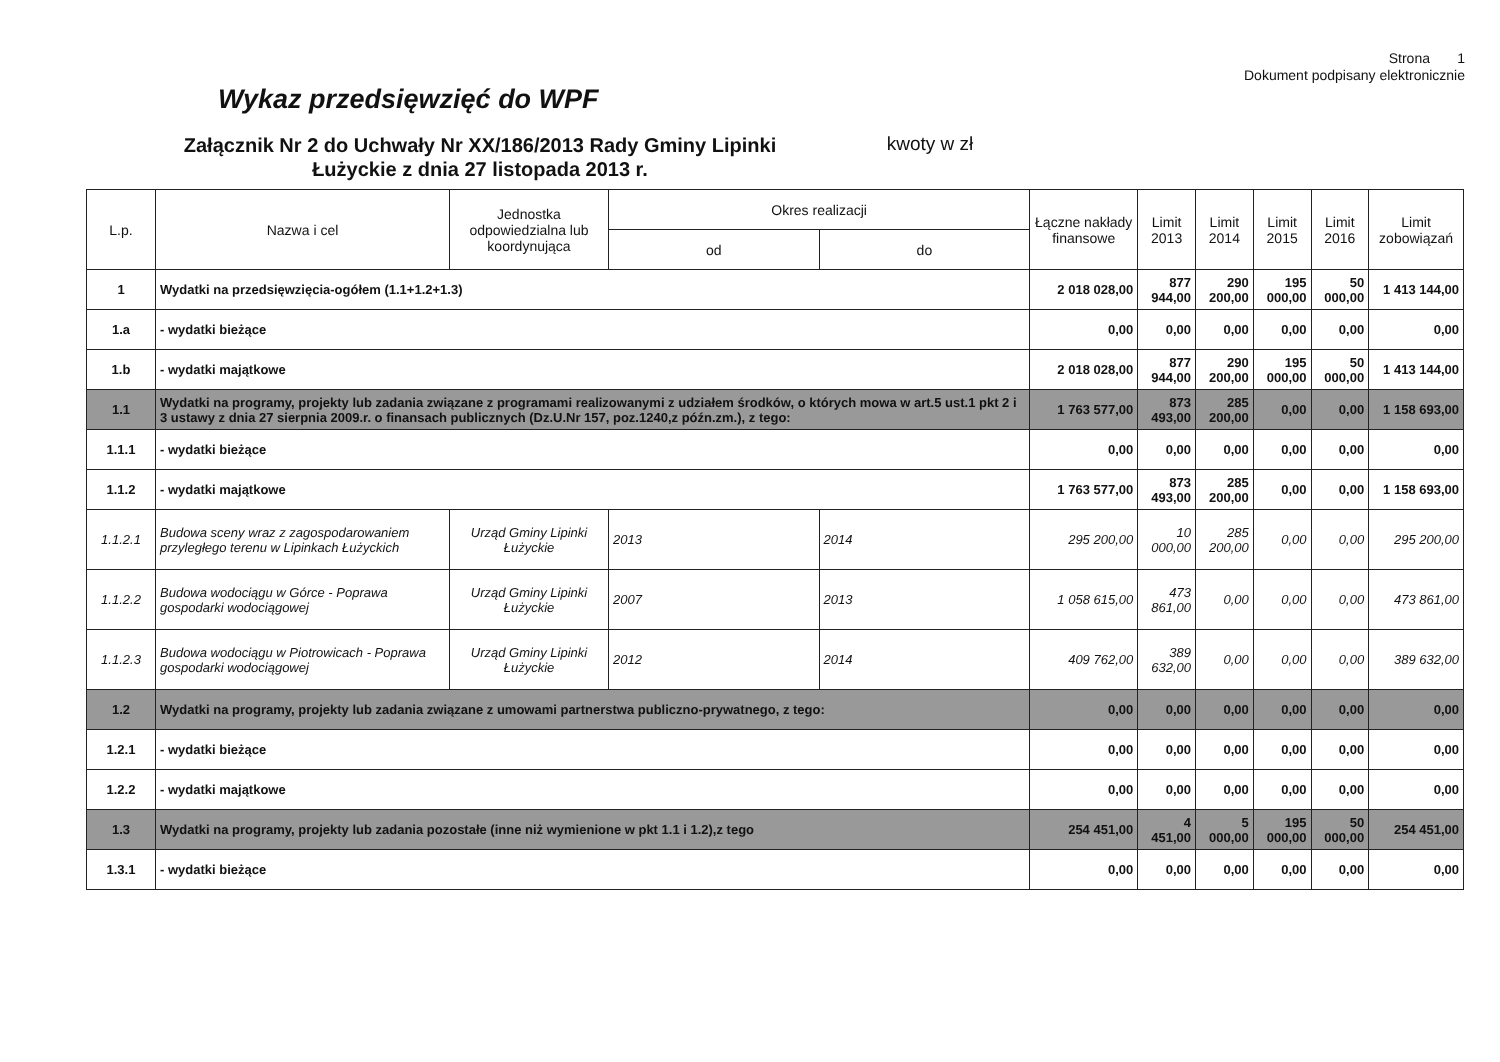Strona 1
Dokument podpisany elektronicznie
Wykaz przedsięwzięć do WPF
Załącznik Nr 2 do Uchwały Nr XX/186/2013 Rady Gminy Lipinki Łużyckie z dnia 27 listopada 2013 r.
kwoty w zł
| L.p. | Nazwa i cel | Jednostka odpowiedzialna lub koordynująca | Okres realizacji | | Łączne nakłady finansowe | Limit 2013 | Limit 2014 | Limit 2015 | Limit 2016 | Limit zobowiązań |
| --- | --- | --- | --- | --- | --- | --- | --- | --- | --- | --- |
| | | | od | do | | | | | | |
| 1 | Wydatki na przedsięwzięcia-ogółem (1.1+1.2+1.3) | | | | 2 018 028,00 | 877 944,00 | 290 200,00 | 195 000,00 | 50 000,00 | 1 413 144,00 |
| 1.a | - wydatki bieżące | | | | 0,00 | 0,00 | 0,00 | 0,00 | 0,00 | 0,00 |
| 1.b | - wydatki majątkowe | | | | 2 018 028,00 | 877 944,00 | 290 200,00 | 195 000,00 | 50 000,00 | 1 413 144,00 |
| 1.1 | Wydatki na programy, projekty lub zadania związane z programami realizowanymi z udziałem środków, o których mowa w art.5 ust.1 pkt 2 i 3 ustawy z dnia 27 sierpnia 2009.r. o finansach publicznych (Dz.U.Nr 157, poz.1240,z późn.zm.), z tego: | | | | 1 763 577,00 | 873 493,00 | 285 200,00 | 0,00 | 0,00 | 1 158 693,00 |
| 1.1.1 | - wydatki bieżące | | | | 0,00 | 0,00 | 0,00 | 0,00 | 0,00 | 0,00 |
| 1.1.2 | - wydatki majątkowe | | | | 1 763 577,00 | 873 493,00 | 285 200,00 | 0,00 | 0,00 | 1 158 693,00 |
| 1.1.2.1 | Budowa sceny wraz z zagospodarowaniem przyległego terenu w Lipinkach Łużyckich | Urząd Gminy Lipinki Łużyckie | 2013 | 2014 | 295 200,00 | 10 000,00 | 285 200,00 | 0,00 | 0,00 | 295 200,00 |
| 1.1.2.2 | Budowa wodociągu w Górce - Poprawa gospodarki wodociągowej | Urząd Gminy Lipinki Łużyckie | 2007 | 2013 | 1 058 615,00 | 473 861,00 | 0,00 | 0,00 | 0,00 | 473 861,00 |
| 1.1.2.3 | Budowa wodociągu w Piotrowicach - Poprawa gospodarki wodociągowej | Urząd Gminy Lipinki Łużyckie | 2012 | 2014 | 409 762,00 | 389 632,00 | 0,00 | 0,00 | 0,00 | 389 632,00 |
| 1.2 | Wydatki na programy, projekty lub zadania związane z umowami partnerstwa publiczno-prywatnego, z tego: | | | | 0,00 | 0,00 | 0,00 | 0,00 | 0,00 | 0,00 |
| 1.2.1 | - wydatki bieżące | | | | 0,00 | 0,00 | 0,00 | 0,00 | 0,00 | 0,00 |
| 1.2.2 | - wydatki majątkowe | | | | 0,00 | 0,00 | 0,00 | 0,00 | 0,00 | 0,00 |
| 1.3 | Wydatki na programy, projekty lub zadania pozostałe (inne niż wymienione w pkt 1.1 i 1.2),z tego | | | | 254 451,00 | 4 451,00 | 5 000,00 | 195 000,00 | 50 000,00 | 254 451,00 |
| 1.3.1 | - wydatki bieżące | | | | 0,00 | 0,00 | 0,00 | 0,00 | 0,00 | 0,00 |